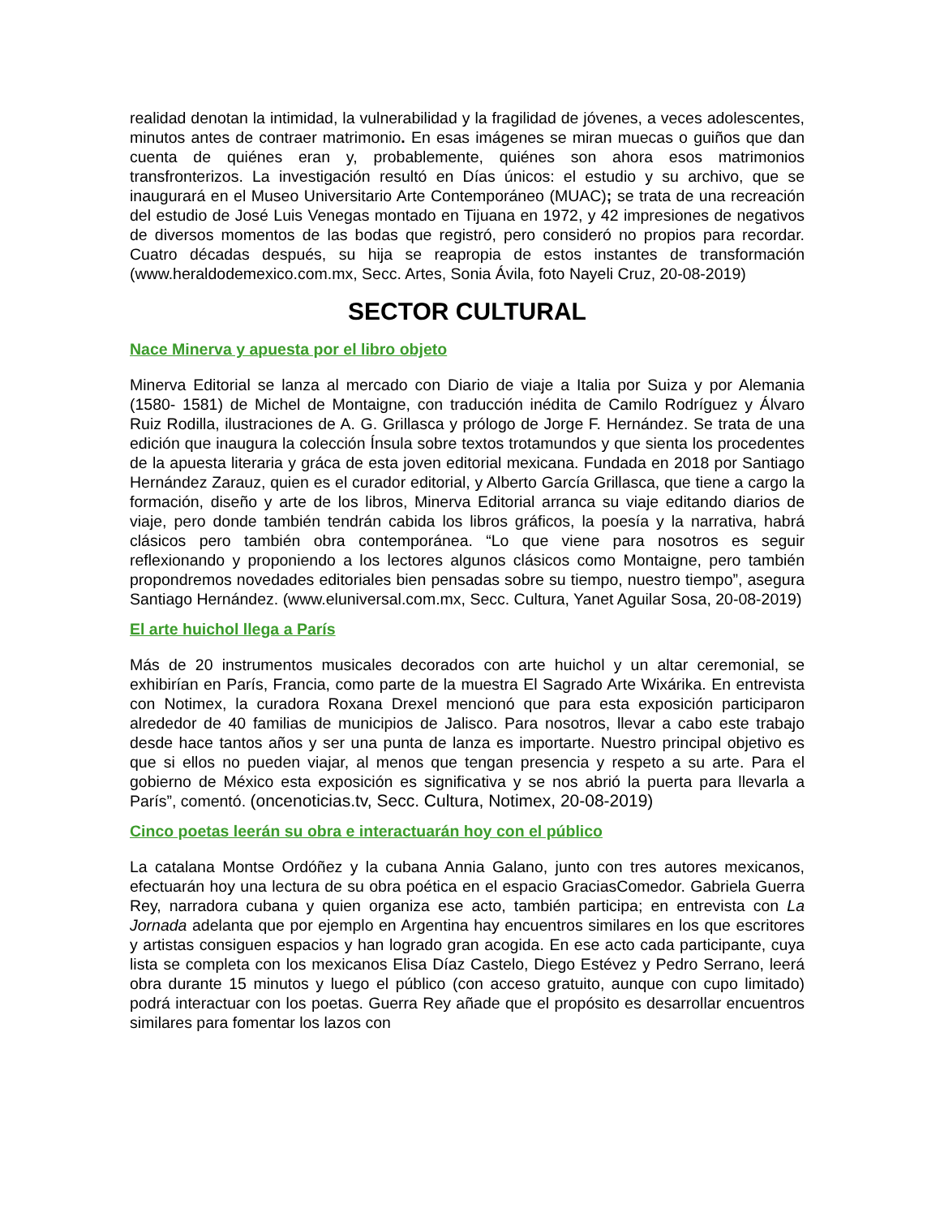realidad denotan la intimidad, la vulnerabilidad y la fragilidad de jóvenes, a veces adolescentes, minutos antes de contraer matrimonio. En esas imágenes se miran muecas o guiños que dan cuenta de quiénes eran y, probablemente, quiénes son ahora esos matrimonios transfronterizos. La investigación resultó en Días únicos: el estudio y su archivo, que se inaugurará en el Museo Universitario Arte Contemporáneo (MUAC); se trata de una recreación del estudio de José Luis Venegas montado en Tijuana en 1972, y 42 impresiones de negativos de diversos momentos de las bodas que registró, pero consideró no propios para recordar. Cuatro décadas después, su hija se reapropia de estos instantes de transformación (www.heraldodemexico.com.mx, Secc. Artes, Sonia Ávila, foto Nayeli Cruz, 20-08-2019)
SECTOR CULTURAL
Nace Minerva y apuesta por el libro objeto
Minerva Editorial se lanza al mercado con Diario de viaje a Italia por Suiza y por Alemania (1580- 1581) de Michel de Montaigne, con traducción inédita de Camilo Rodríguez y Álvaro Ruiz Rodilla, ilustraciones de A. G. Grillasca y prólogo de Jorge F. Hernández. Se trata de una edición que inaugura la colección Ínsula sobre textos trotamundos y que sienta los procedentes de la apuesta literaria y gráca de esta joven editorial mexicana. Fundada en 2018 por Santiago Hernández Zarauz, quien es el curador editorial, y Alberto García Grillasca, que tiene a cargo la formación, diseño y arte de los libros, Minerva Editorial arranca su viaje editando diarios de viaje, pero donde también tendrán cabida los libros gráficos, la poesía y la narrativa, habrá clásicos pero también obra contemporánea. “Lo que viene para nosotros es seguir reflexionando y proponiendo a los lectores algunos clásicos como Montaigne, pero también propondremos novedades editoriales bien pensadas sobre su tiempo, nuestro tiempo”, asegura Santiago Hernández. (www.eluniversal.com.mx, Secc. Cultura, Yanet Aguilar Sosa, 20-08-2019)
El arte huichol llega a París
Más de 20 instrumentos musicales decorados con arte huichol y un altar ceremonial, se exhibirían en París, Francia, como parte de la muestra El Sagrado Arte Wixárika. En entrevista con Notimex, la curadora Roxana Drexel mencionó que para esta exposición participaron alrededor de 40 familias de municipios de Jalisco. Para nosotros, llevar a cabo este trabajo desde hace tantos años y ser una punta de lanza es importarte. Nuestro principal objetivo es que si ellos no pueden viajar, al menos que tengan presencia y respeto a su arte. Para el gobierno de México esta exposición es significativa y se nos abrió la puerta para llevarla a París”, comentó. (oncenoticias.tv, Secc. Cultura, Notimex, 20-08-2019)
Cinco poetas leerán su obra e interactuarán hoy con el público
La catalana Montse Ordóñez y la cubana Annia Galano, junto con tres autores mexicanos, efectuarán hoy una lectura de su obra poética en el espacio GraciasComedor. Gabriela Guerra Rey, narradora cubana y quien organiza ese acto, también participa; en entrevista con La Jornada adelanta que por ejemplo en Argentina hay encuentros similares en los que escritores y artistas consiguen espacios y han logrado gran acogida. En ese acto cada participante, cuya lista se completa con los mexicanos Elisa Díaz Castelo, Diego Estévez y Pedro Serrano, leerá obra durante 15 minutos y luego el público (con acceso gratuito, aunque con cupo limitado) podrá interactuar con los poetas. Guerra Rey añade que el propósito es desarrollar encuentros similares para fomentar los lazos con